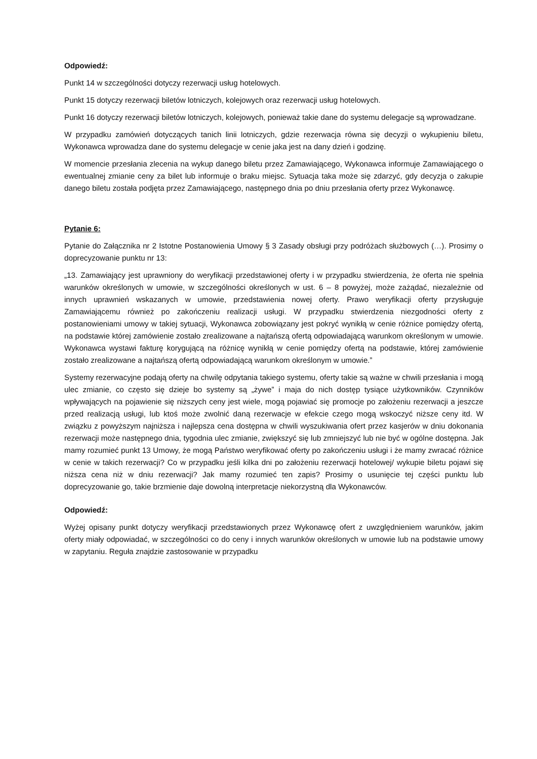Odpowiedź:
Punkt 14 w szczególności dotyczy rezerwacji usług hotelowych.
Punkt 15 dotyczy rezerwacji biletów lotniczych, kolejowych oraz rezerwacji usług hotelowych.
Punkt 16 dotyczy rezerwacji biletów lotniczych, kolejowych, ponieważ takie dane do systemu delegacje są wprowadzane.
W przypadku zamówień dotyczących tanich linii lotniczych, gdzie rezerwacja równa się decyzji o wykupieniu biletu, Wykonawca wprowadza dane do systemu delegacje w cenie jaka jest na dany dzień i godzinę.
W momencie przesłania zlecenia na wykup danego biletu przez Zamawiającego, Wykonawca informuje Zamawiającego o ewentualnej zmianie ceny za bilet lub informuje o braku miejsc. Sytuacja taka może się zdarzyć, gdy decyzja o zakupie danego biletu została podjęta przez Zamawiającego, następnego dnia po dniu przesłania oferty przez Wykonawcę.
Pytanie 6:
Pytanie do Załącznika nr 2 Istotne Postanowienia Umowy § 3 Zasady obsługi przy podróżach służbowych (…). Prosimy o doprecyzowanie punktu nr 13:
„13. Zamawiający jest uprawniony do weryfikacji przedstawionej oferty i w przypadku stwierdzenia, że oferta nie spełnia warunków określonych w umowie, w szczególności określonych w ust. 6 – 8 powyżej, może zażądać, niezależnie od innych uprawnień wskazanych w umowie, przedstawienia nowej oferty. Prawo weryfikacji oferty przysługuje Zamawiającemu również po zakończeniu realizacji usługi. W przypadku stwierdzenia niezgodności oferty z postanowieniami umowy w takiej sytuacji, Wykonawca zobowiązany jest pokryć wynikłą w cenie różnice pomiędzy ofertą, na podstawie której zamówienie zostało zrealizowane a najtańszą ofertą odpowiadającą warunkom określonym w umowie. Wykonawca wystawi fakturę korygującą na różnicę wynikłą w cenie pomiędzy ofertą na podstawie, której zamówienie zostało zrealizowane a najtańszą ofertą odpowiadającą warunkom określonym w umowie.”
Systemy rezerwacyjne podają oferty na chwilę odpytania takiego systemu, oferty takie są ważne w chwili przesłania i mogą ulec zmianie, co często się dzieje bo systemy są „żywe” i maja do nich dostęp tysiące użytkowników. Czynników wpływających na pojawienie się niższych ceny jest wiele, mogą pojawiać się promocje po założeniu rezerwacji a jeszcze przed realizacją usługi, lub ktoś może zwolnić daną rezerwacje w efekcie czego mogą wskoczyć niższe ceny itd. W związku z powyższym najniższa i najlepsza cena dostępna w chwili wyszukiwania ofert przez kasjerów w dniu dokonania rezerwacji może następnego dnia, tygodnia ulec zmianie, zwiększyć się lub zmniejszyć lub nie być w ogólne dostępna. Jak mamy rozumieć punkt 13 Umowy, że mogą Państwo weryfikować oferty po zakończeniu usługi i że mamy zwracać różnice w cenie w takich rezerwacji? Co w przypadku jeśli kilka dni po założeniu rezerwacji hotelowej/ wykupie biletu pojawi się niższa cena niż w dniu rezerwacji? Jak mamy rozumieć ten zapis? Prosimy o usunięcie tej części punktu lub doprecyzowanie go, takie brzmienie daje dowolną interpretacje niekorzystną dla Wykonawców.
Odpowiedź:
Wyżej opisany punkt dotyczy weryfikacji przedstawionych przez Wykonawcę ofert z uwzględnieniem warunków, jakim oferty miały odpowiadać, w szczególności co do ceny i innych warunków określonych w umowie lub na podstawie umowy w zapytaniu. Reguła znajdzie zastosowanie w przypadku